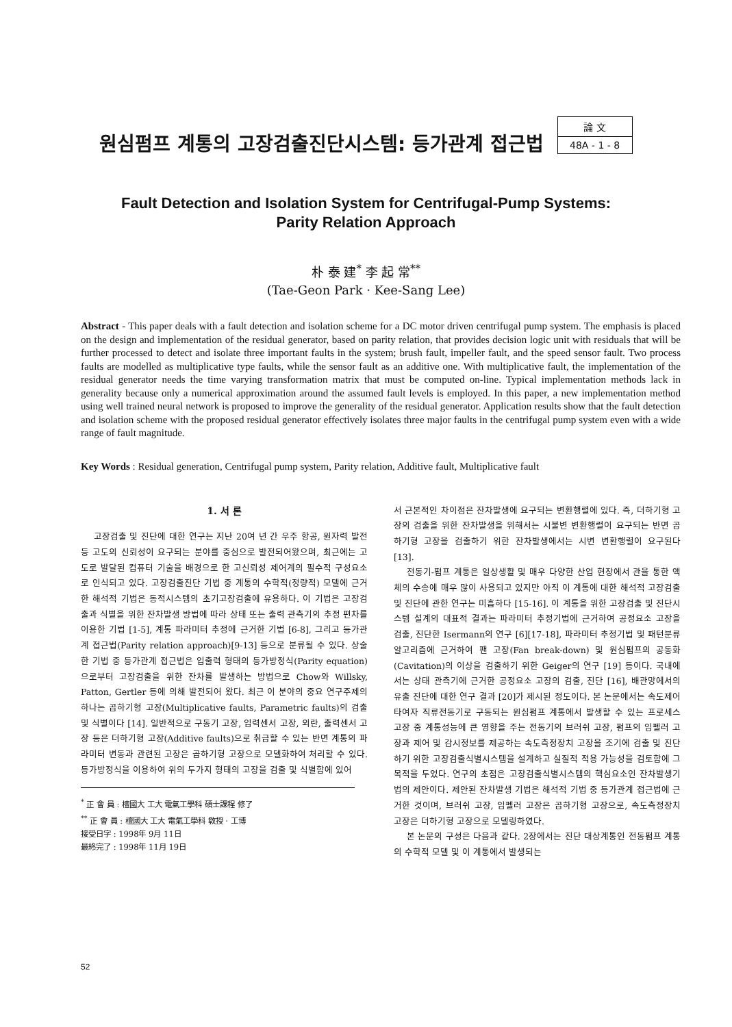원심펌프 계통의 고장검출진단시스템: 등가관계 접근법
論 文
48A - 1 - 8
Fault Detection and Isolation System for Centrifugal-Pump Systems:
Parity Relation Approach
朴 泰 建<sup>*</sup> 李 起 常<sup>**</sup>
(Tae-Geon Park · Kee-Sang Lee)
Abstract - This paper deals with a fault detection and isolation scheme for a DC motor driven centrifugal pump system. The emphasis is placed on the design and implementation of the residual generator, based on parity relation, that provides decision logic unit with residuals that will be further processed to detect and isolate three important faults in the system; brush fault, impeller fault, and the speed sensor fault. Two process faults are modelled as multiplicative type faults, while the sensor fault as an additive one. With multiplicative fault, the implementation of the residual generator needs the time varying transformation matrix that must be computed on-line. Typical implementation methods lack in generality because only a numerical approximation around the assumed fault levels is employed. In this paper, a new implementation method using well trained neural network is proposed to improve the generality of the residual generator. Application results show that the fault detection and isolation scheme with the proposed residual generator effectively isolates three major faults in the centrifugal pump system even with a wide range of fault magnitude.
Key Words : Residual generation, Centrifugal pump system, Parity relation, Additive fault, Multiplicative fault
1. 서 론
고장검출 및 진단에 대한 연구는 지난 20여 년 간 우주 항공, 원자력 발전 등 고도의 신뢰성이 요구되는 분야를 중심으로 발전되어왔으며, 최근에는 고도로 발달된 컴퓨터 기술을 배경으로 한 고신뢰성 제어계의 필수적 구성요소로 인식되고 있다. 고장검출진단 기법 중 계통의 수학적(정량적) 모델에 근거한 해석적 기법은 동적시스템의 초기고장검출에 유용하다. 이 기법은 고장검출과 식별을 위한 잔차발생 방법에 따라 상태 또는 출력 관측기의 추정 편차를 이용한 기법 [1-5], 계통 파라미터 추정에 근거한 기법 [6-8], 그리고 등가관계 접근법(Parity relation approach)[9-13] 등으로 분류될 수 있다. 상술한 기법 중 등가관계 접근법은 입출력 형태의 등가방정식(Parity equation)으로부터 고장검출을 위한 잔차를 발생하는 방법으로 Chow와 Willsky, Patton, Gertler 등에 의해 발전되어 왔다. 최근 이 분야의 중요 연구주제의 하나는 곱하기형 고장(Multiplicative faults, Parametric faults)의 검출 및 식별이다 [14]. 일반적으로 구동기 고장, 입력센서 고장, 외란, 출력센서 고장 등은 더하기형 고장(Additive faults)으로 취급할 수 있는 반면 계통의 파라미터 변동과 관련된 고장은 곱하기형 고장으로 모델화하여 처리할 수 있다. 등가방정식을 이용하여 위의 두가지 형태의 고장을 검출 및 식별함에 있어
<sup>*</sup> 正 會 員 : 檀國大 工大 電氣工學科 碩士課程 修了
<sup>**</sup> 正 會 員 : 檀國大 工大 電氣工學科 敎授 · 工博
接受日字 : 1998年 9月 11日
最終完了 : 1998年 11月 19日
서 근본적인 차이점은 잔차발생에 요구되는 변환행렬에 있다. 즉, 더하기형 고장의 검출을 위한 잔차발생을 위해서는 시불변 변환행렬이 요구되는 반면 곱하기형 고장을 검출하기 위한 잔차발생에서는 시변 변환행렬이 요구된다 [13].
전동기-펌프 계통은 일상생활 및 매우 다양한 산업 현장에서 관을 통한 액체의 수송에 매우 많이 사용되고 있지만 아직 이 계통에 대한 해석적 고장검출 및 진단에 관한 연구는 미흡하다 [15-16]. 이 계통을 위한 고장검출 및 진단시스템 설계의 대표적 결과는 파라미터 추정기법에 근거하여 공정요소 고장을 검출, 진단한 Isermann의 연구 [6][17-18], 파라미터 추정기법 및 패턴분류 알고리즘에 근거하여 팬 고장(Fan break-down) 및 원심펌프의 공동화(Cavitation)의 이상을 검출하기 위한 Geiger의 연구 [19] 등이다. 국내에서는 상태 관측기에 근거한 공정요소 고장의 검출, 진단 [16], 배관망에서의 유출 진단에 대한 연구 결과 [20]가 제시된 정도이다. 본 논문에서는 속도제어 타여자 직류전동기로 구동되는 원심펌프 계통에서 발생할 수 있는 프로세스 고장 중 계통성능에 큰 영향을 주는 전동기의 브러쉬 고장, 펌프의 임펠러 고장과 제어 및 감시정보를 제공하는 속도측정장치 고장을 조기에 검출 및 진단하기 위한 고장검출식별시스템을 설계하고 실질적 적용 가능성을 검토함에 그 목적을 두었다. 연구의 초점은 고장검출식별시스템의 핵심요소인 잔차발생기법의 제안이다. 제안된 잔차발생 기법은 해석적 기법 중 등가관계 접근법에 근거한 것이며, 브러쉬 고장, 임펠러 고장은 곱하기형 고장으로, 속도측정장치 고장은 더하기형 고장으로 모델링하였다.
본 논문의 구성은 다음과 같다. 2장에서는 진단 대상계통인 전동펌프 계통의 수학적 모델 및 이 계통에서 발생되는
52